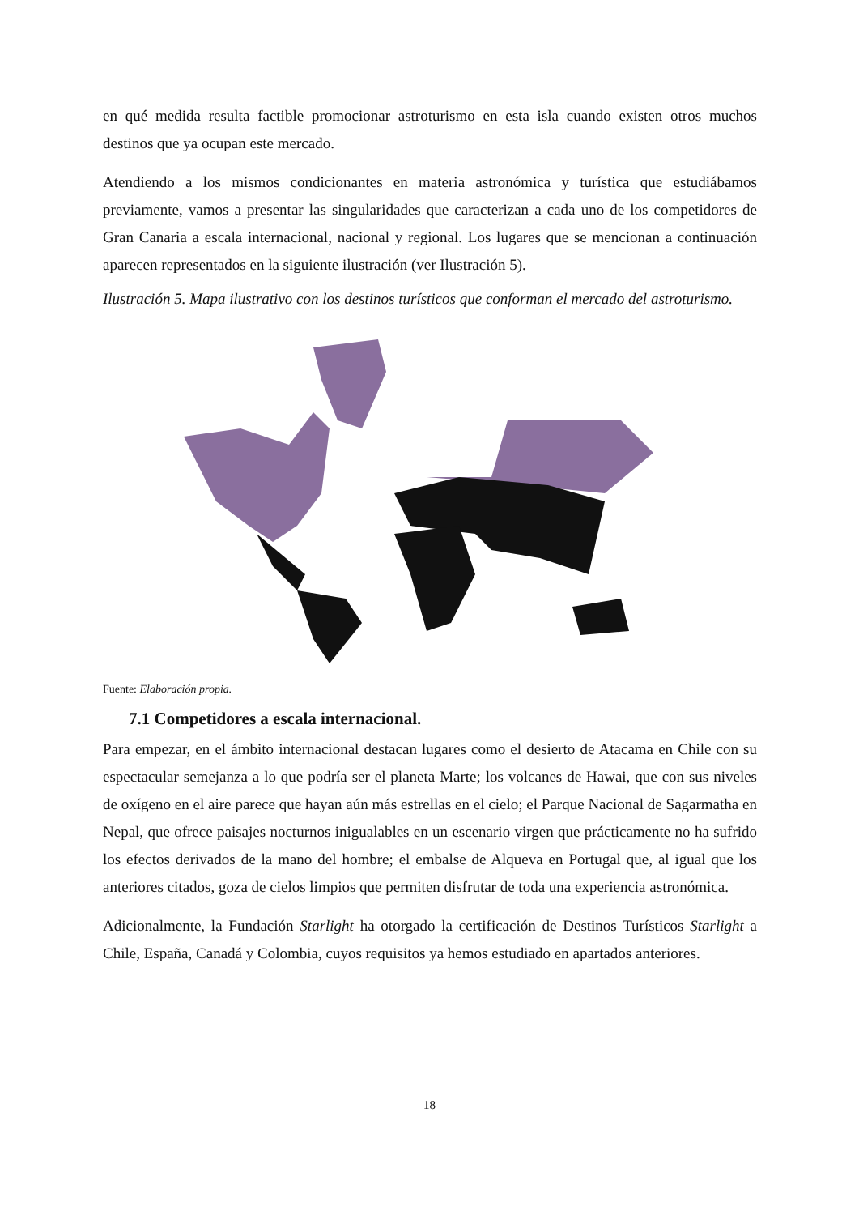en qué medida resulta factible promocionar astroturismo en esta isla cuando existen otros muchos destinos que ya ocupan este mercado.
Atendiendo a los mismos condicionantes en materia astronómica y turística que estudiábamos previamente, vamos a presentar las singularidades que caracterizan a cada uno de los competidores de Gran Canaria a escala internacional, nacional y regional. Los lugares que se mencionan a continuación aparecen representados en la siguiente ilustración (ver Ilustración 5).
Ilustración 5. Mapa ilustrativo con los destinos turísticos que conforman el mercado del astroturismo.
Fuente: Elaboración propia.
7.1 Competidores a escala internacional.
Para empezar, en el ámbito internacional destacan lugares como el desierto de Atacama en Chile con su espectacular semejanza a lo que podría ser el planeta Marte; los volcanes de Hawai, que con sus niveles de oxígeno en el aire parece que hayan aún más estrellas en el cielo; el Parque Nacional de Sagarmatha en Nepal, que ofrece paisajes nocturnos inigualables en un escenario virgen que prácticamente no ha sufrido los efectos derivados de la mano del hombre; el embalse de Alqueva en Portugal que, al igual que los anteriores citados, goza de cielos limpios que permiten disfrutar de toda una experiencia astronómica.
Adicionalmente, la Fundación Starlight ha otorgado la certificación de Destinos Turísticos Starlight a Chile, España, Canadá y Colombia, cuyos requisitos ya hemos estudiado en apartados anteriores.
18